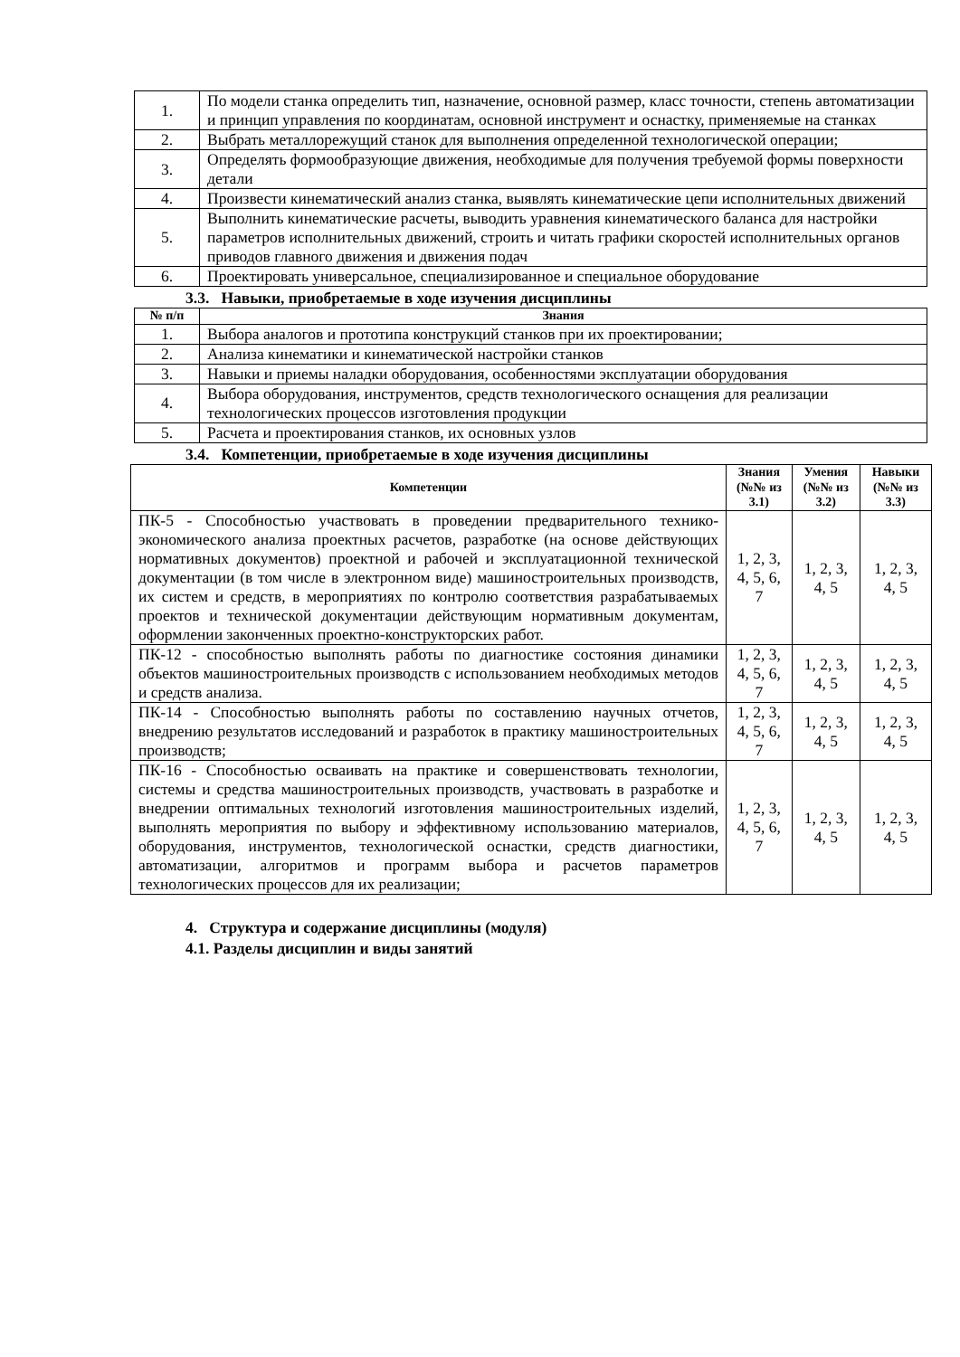| 1. | По модели станка определить тип, назначение, основной размер, класс точности, степень автоматизации и принцип управления по координатам, основной инструмент и оснастку, применяемые на станках |
| 2. | Выбрать металлорежущий станок для выполнения определенной технологической операции; |
| 3. | Определять формообразующие движения, необходимые для получения требуемой формы поверхности детали |
| 4. | Произвести кинематический анализ станка, выявлять кинематические цепи исполнительных движений |
| 5. | Выполнить кинематические расчеты, выводить уравнения кинематического баланса для настройки параметров исполнительных движений, строить и читать графики скоростей исполнительных органов приводов главного движения и движения подач |
| 6. | Проектировать универсальное, специализированное и специальное оборудование |
3.3. Навыки, приобретаемые в ходе изучения дисциплины
| № п/п | Знания |
| --- | --- |
| 1. | Выбора аналогов и прототипа конструкций станков при их проектировании; |
| 2. | Анализа кинематики и кинематической настройки станков |
| 3. | Навыки и приемы наладки оборудования, особенностями эксплуатации оборудования |
| 4. | Выбора оборудования, инструментов, средств технологического оснащения для реализации технологических процессов изготовления продукции |
| 5. | Расчета и проектирования станков, их основных узлов |
3.4. Компетенции, приобретаемые в ходе изучения дисциплины
| Компетенции | Знания (№№ из 3.1) | Умения (№№ из 3.2) | Навыки (№№ из 3.3) |
| --- | --- | --- | --- |
| ПК-5 - Способностью участвовать в проведении предварительного технико-экономического анализа проектных расчетов, разработке (на основе действующих нормативных документов) проектной и рабочей и эксплуатационной технической документации (в том числе в электронном виде) машиностроительных производств, их систем и средств, в мероприятиях по контролю соответствия разрабатываемых проектов и технической документации действующим нормативным документам, оформлении законченных проектно-конструкторских работ. | 1, 2, 3, 4, 5, 6, 7 | 1, 2, 3, 4, 5 | 1, 2, 3, 4, 5 |
| ПК-12 - способностью выполнять работы по диагностике состояния динамики объектов машиностроительных производств с использованием необходимых методов и средств анализа. | 1, 2, 3, 4, 5, 6, 7 | 1, 2, 3, 4, 5 | 1, 2, 3, 4, 5 |
| ПК-14 - Способностью выполнять работы по составлению научных отчетов, внедрению результатов исследований и разработок в практику машиностроительных производств; | 1, 2, 3, 4, 5, 6, 7 | 1, 2, 3, 4, 5 | 1, 2, 3, 4, 5 |
| ПК-16 - Способностью осваивать на практике и совершенствовать технологии, системы и средства машиностроительных производств, участвовать в разработке и внедрении оптимальных технологий изготовления машиностроительных изделий, выполнять мероприятия по выбору и эффективному использованию материалов, оборудования, инструментов, технологической оснастки, средств диагностики, автоматизации, алгоритмов и программ выбора и расчетов параметров технологических процессов для их реализации; | 1, 2, 3, 4, 5, 6, 7 | 1, 2, 3, 4, 5 | 1, 2, 3, 4, 5 |
4. Структура и содержание дисциплины (модуля)
4.1. Разделы дисциплин и виды занятий